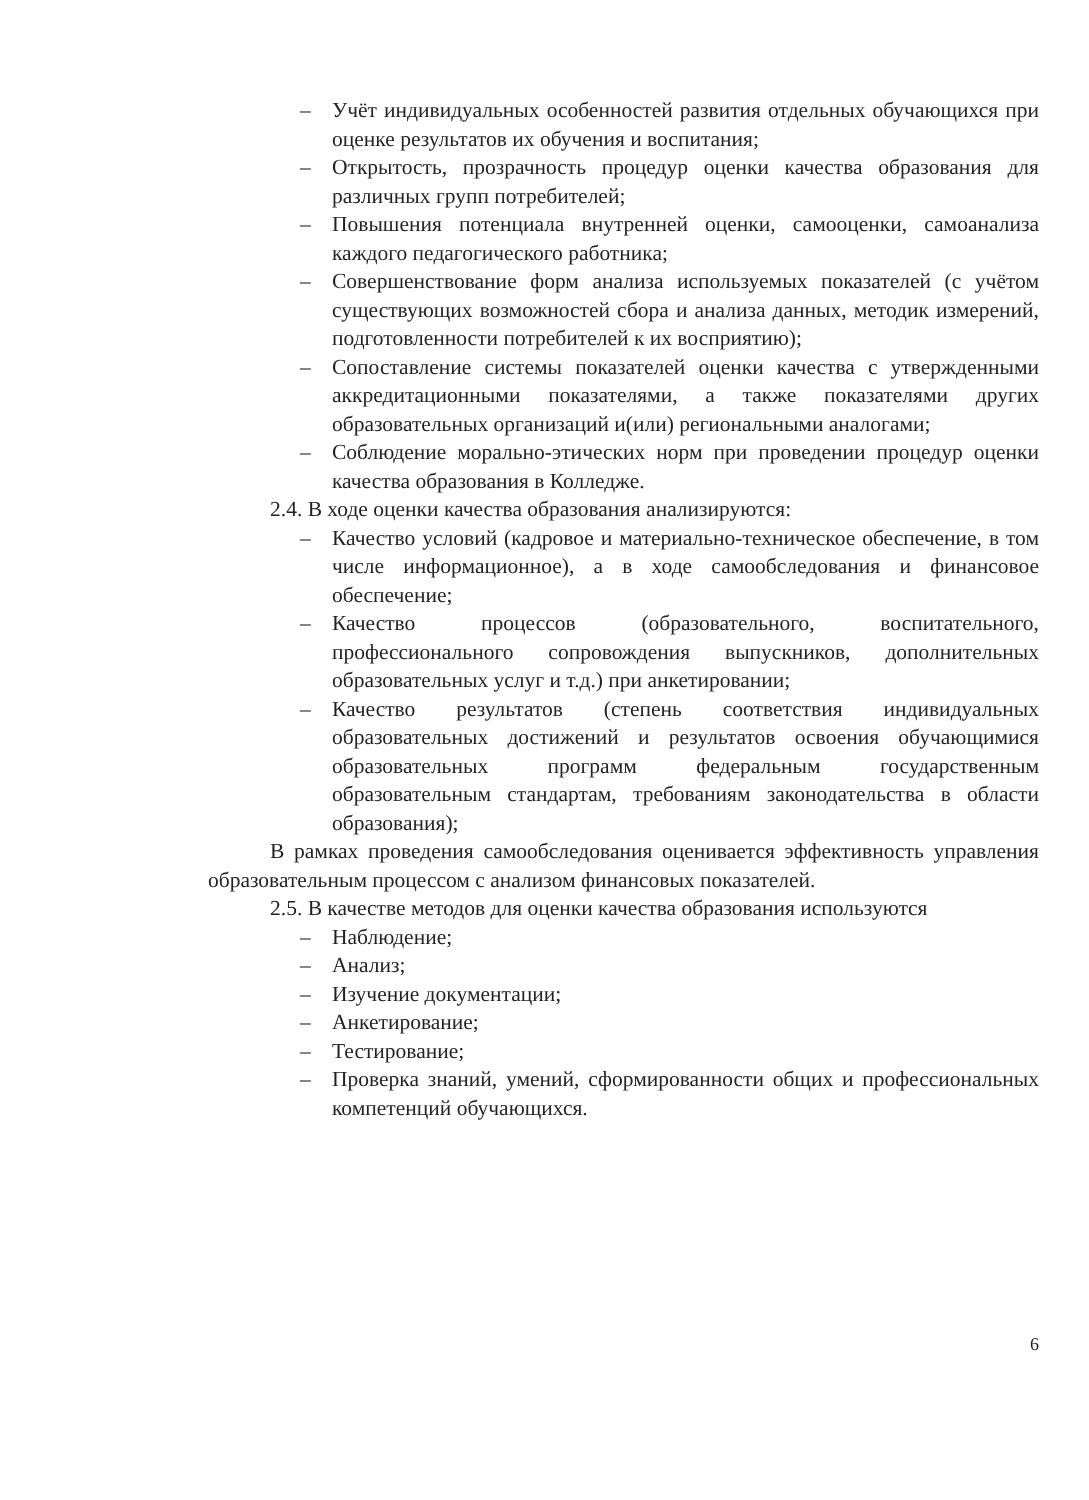– Учёт индивидуальных особенностей развития отдельных обучающихся при оценке результатов их обучения и воспитания;
– Открытость, прозрачность процедур оценки качества образования для различных групп потребителей;
– Повышения потенциала внутренней оценки, самооценки, самоанализа каждого педагогического работника;
– Совершенствование форм анализа используемых показателей (с учётом существующих возможностей сбора и анализа данных, методик измерений, подготовленности потребителей к их восприятию);
– Сопоставление системы показателей оценки качества с утвержденными аккредитационными показателями, а также показателями других образовательных организаций и(или) региональными аналогами;
– Соблюдение морально-этических норм при проведении процедур оценки качества образования в Колледже.
2.4. В ходе оценки качества образования анализируются:
– Качество условий (кадровое и материально-техническое обеспечение, в том числе информационное), а в ходе самообследования и финансовое обеспечение;
– Качество процессов (образовательного, воспитательного, профессионального сопровождения выпускников, дополнительных образовательных услуг и т.д.) при анкетировании;
– Качество результатов (степень соответствия индивидуальных образовательных достижений и результатов освоения обучающимися образовательных программ федеральным государственным образовательным стандартам, требованиям законодательства в области образования);
В рамках проведения самообследования оценивается эффективность управления образовательным процессом с анализом финансовых показателей.
2.5. В качестве методов для оценки качества образования используются
– Наблюдение;
– Анализ;
– Изучение документации;
– Анкетирование;
– Тестирование;
– Проверка знаний, умений, сформированности общих и профессиональных компетенций обучающихся.
6